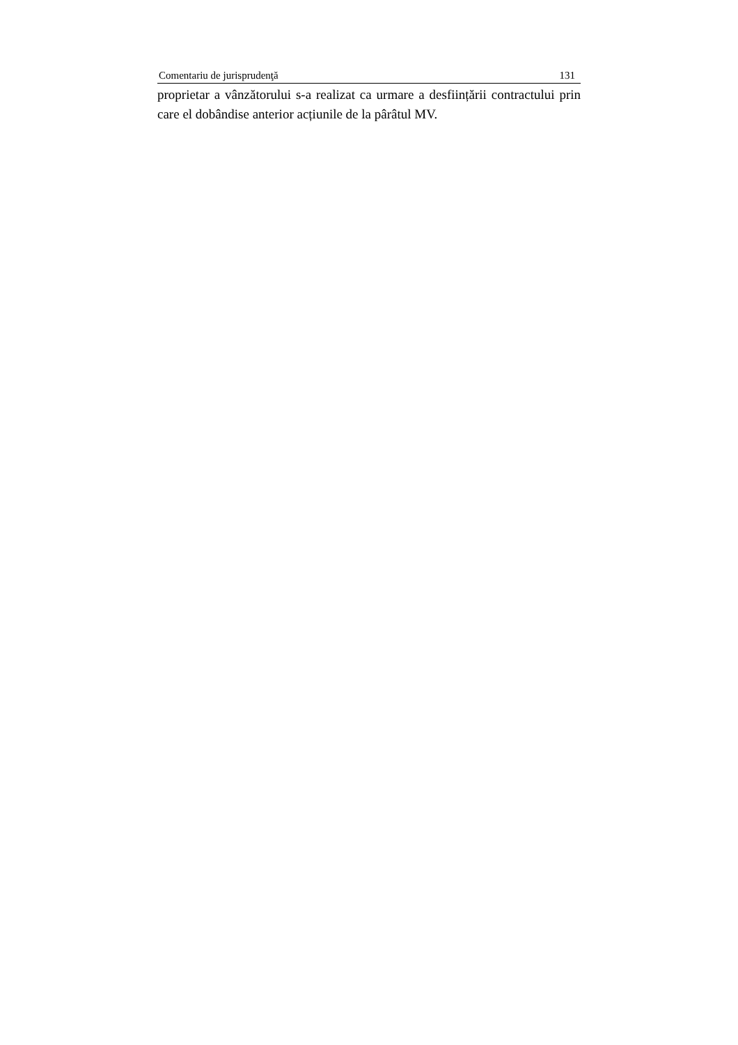Comentariu de jurisprudenţă 131
proprietar a vânzătorului s-a realizat ca urmare a desființării contractului prin care el dobândise anterior acțiunile de la pârâtul MV.